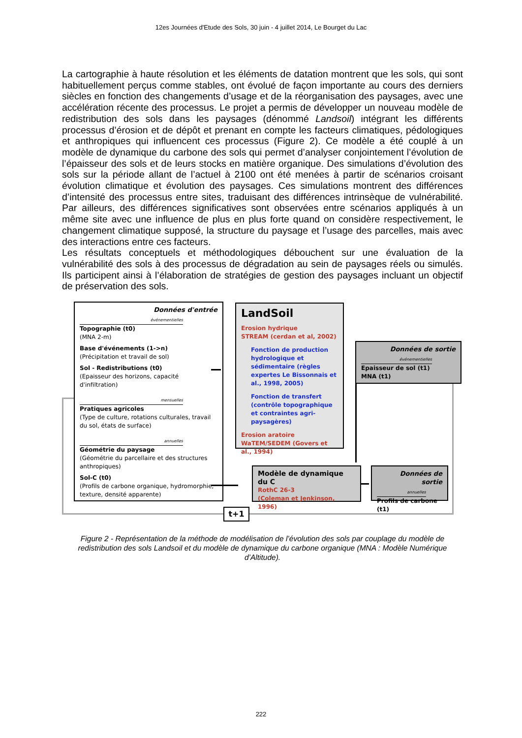12es Journées d'Etude des Sols, 30 juin - 4 juillet 2014, Le Bourget du Lac
La cartographie à haute résolution et les éléments de datation montrent que les sols, qui sont habituellement perçus comme stables, ont évolué de façon importante au cours des derniers siècles en fonction des changements d’usage et de la réorganisation des paysages, avec une accélération récente des processus. Le projet a permis de développer un nouveau modèle de redistribution des sols dans les paysages (dénommé Landsoil) intégrant les différents processus d’érosion et de dépôt et prenant en compte les facteurs climatiques, pédologiques et anthropiques qui influencent ces processus (Figure 2). Ce modèle a été couplé à un modèle de dynamique du carbone des sols qui permet d’analyser conjointement l’évolution de l’épaisseur des sols et de leurs stocks en matière organique. Des simulations d’évolution des sols sur la période allant de l’actuel à 2100 ont été menées à partir de scénarios croisant évolution climatique et évolution des paysages. Ces simulations montrent des différences d’intensité des processus entre sites, traduisant des différences intrinsèque de vulnérabilité. Par ailleurs, des différences significatives sont observées entre scénarios appliqués à un même site avec une influence de plus en plus forte quand on considère respectivement, le changement climatique supposé, la structure du paysage et l’usage des parcelles, mais avec des interactions entre ces facteurs.
Les résultats conceptuels et méthodologiques débouchent sur une évaluation de la vulnérabilité des sols à des processus de dégradation au sein de paysages réels ou simulés. Ils participent ainsi à l’élaboration de stratégies de gestion des paysages incluant un objectif de préservation des sols.
Données d'entrée
événementielles
Topographie (t0)
(MNA 2-m)
Base d'événements (1->n)
(Précipitation et travail de sol)
Sol - Redistributions (t0)
(Epaisseur des horizons, capacité d'infiltration)
mensuelles
Pratiques agricoles
(Type de culture, rotations culturales, travail du sol, états de surface)
annuelles
Géométrie du paysage
(Géométrie du parcellaire et des structures anthropiques)
Sol-C (t0)
(Profils de carbone organique, hydromorphie, texture, densité apparente)
LandSoil
Erosion hydrique
STREAM (cerdan et al, 2002)
Fonction de production hydrologique et sédimentaire (règles expertes Le Bissonnais et al., 1998, 2005)
Fonction de transfert (contrôle topographique et contraintes agri-paysagères)
Erosion aratoire
WaTEM/SEDEM (Govers et al., 1994)
Données de sortie
événementielles
Epaisseur de sol (t1)
MNA (t1)
Modèle de dynamique du C
RothC 26-3
(Coleman et Jenkinson, 1996)
Données de sortie
annuelles
Profils de carbone (t1)
t+1
Figure 2 - Représentation de la méthode de modélisation de l’évolution des sols par couplage du modèle de redistribution des sols Landsoil et du modèle de dynamique du carbone organique (MNA : Modèle Numérique d’Altitude).
222